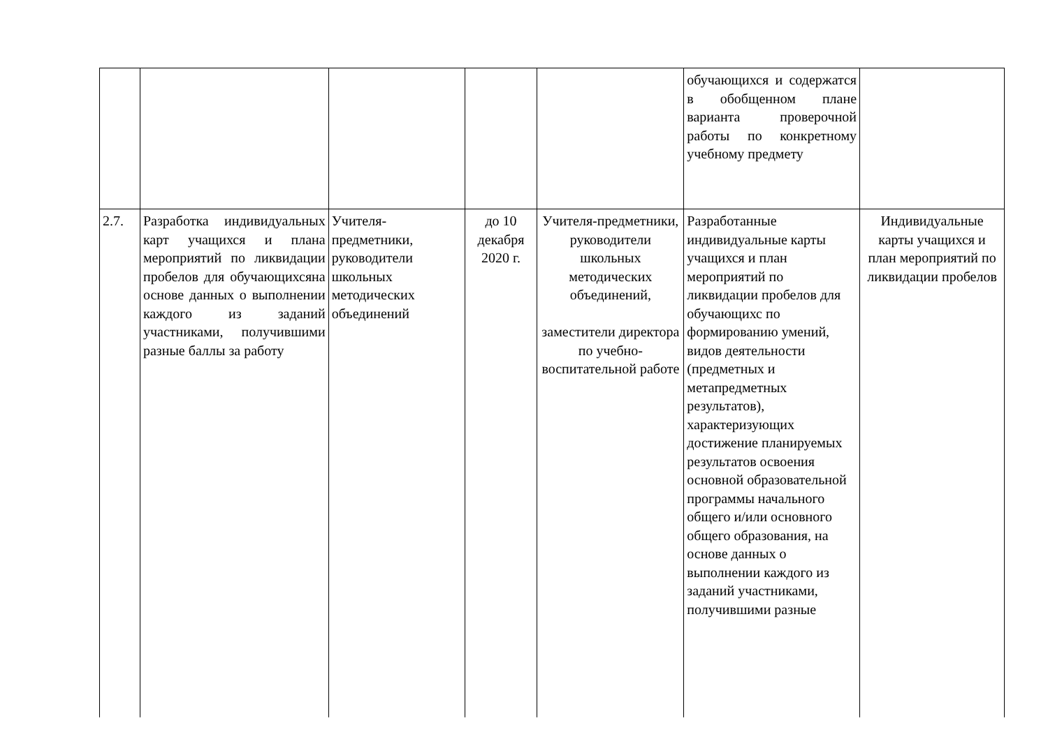| | | | | | обучающихся и содержатся в обобщенном плане варианта проверочной работы по конкретному учебному предмету | |
| 2.7. | Разработка индивидуальных карт учащихся и плана мероприятий по ликвидации пробелов для обучающихсяна основе данных о выполнении каждого из заданий участниками, получившими разные баллы за работу | Учителя-предметники, руководители школьных методических объединений | до 10 декабря 2020 г. | Учителя-предметники, руководители школьных методических объединений, заместители директора по учебно-воспитательной работе | Разработанные индивидуальные карты учащихся и план мероприятий по ликвидации пробелов для обучающихс по формированию умений, видов деятельности (предметных и метапредметных результатов), характеризующих достижение планируемых результатов освоения основной образовательной программы начального общего и/или основного общего образования, на основе данных о выполнении каждого из заданий участниками, получившими разные | Индивидуальные карты учащихся и план мероприятий по ликвидации пробелов |